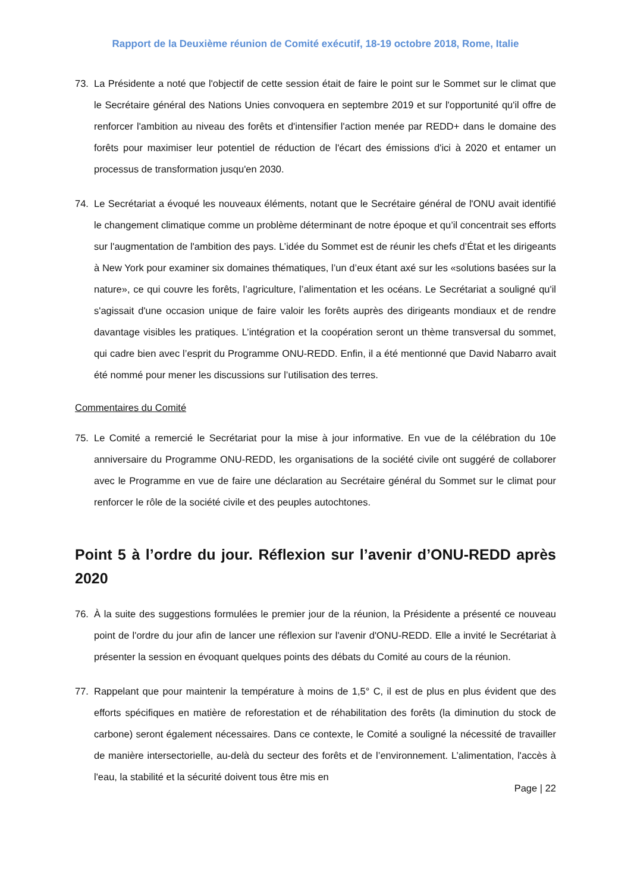Rapport de la Deuxième réunion de Comité exécutif, 18-19 octobre 2018, Rome, Italie
73. La Présidente a noté que l'objectif de cette session était de faire le point sur le Sommet sur le climat que le Secrétaire général des Nations Unies convoquera en septembre 2019 et sur l'opportunité qu'il offre de renforcer l'ambition au niveau des forêts et d'intensifier l'action menée par REDD+ dans le domaine des forêts pour maximiser leur potentiel de réduction de l'écart des émissions d'ici à 2020 et entamer un processus de transformation jusqu'en 2030.
74. Le Secrétariat a évoqué les nouveaux éléments, notant que le Secrétaire général de l'ONU avait identifié le changement climatique comme un problème déterminant de notre époque et qu’il concentrait ses efforts sur l'augmentation de l'ambition des pays. L’idée du Sommet est de réunir les chefs d’État et les dirigeants à New York pour examiner six domaines thématiques, l’un d’eux étant axé sur les «solutions basées sur la nature», ce qui couvre les forêts, l’agriculture, l’alimentation et les océans. Le Secrétariat a souligné qu'il s'agissait d'une occasion unique de faire valoir les forêts auprès des dirigeants mondiaux et de rendre davantage visibles les pratiques. L’intégration et la coopération seront un thème transversal du sommet, qui cadre bien avec l’esprit du Programme ONU-REDD. Enfin, il a été mentionné que David Nabarro avait été nommé pour mener les discussions sur l’utilisation des terres.
Commentaires du Comité
75. Le Comité a remercié le Secrétariat pour la mise à jour informative. En vue de la célébration du 10e anniversaire du Programme ONU-REDD, les organisations de la société civile ont suggéré de collaborer avec le Programme en vue de faire une déclaration au Secrétaire général du Sommet sur le climat pour renforcer le rôle de la société civile et des peuples autochtones.
Point 5 à l’ordre du jour. Réflexion sur l’avenir d’ONU-REDD après 2020
76. À la suite des suggestions formulées le premier jour de la réunion, la Présidente a présenté ce nouveau point de l'ordre du jour afin de lancer une réflexion sur l'avenir d'ONU-REDD. Elle a invité le Secrétariat à présenter la session en évoquant quelques points des débats du Comité au cours de la réunion.
77. Rappelant que pour maintenir la température à moins de 1,5° C, il est de plus en plus évident que des efforts spécifiques en matière de reforestation et de réhabilitation des forêts (la diminution du stock de carbone) seront également nécessaires. Dans ce contexte, le Comité a souligné la nécessité de travailler de manière intersectorielle, au-delà du secteur des forêts et de l’environnement. L’alimentation, l'accès à l'eau, la stabilité et la sécurité doivent tous être mis en
Page | 22